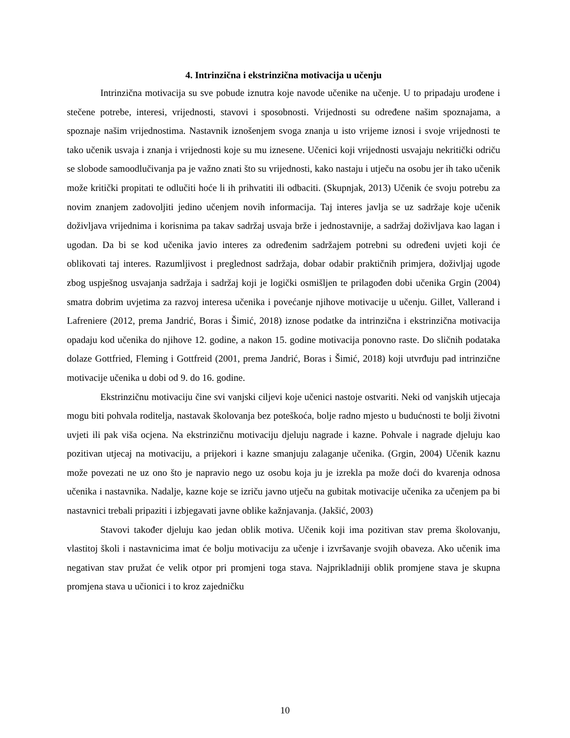4. Intrinzična i ekstrinzična motivacija u učenju
Intrinzična motivacija su sve pobude iznutra koje navode učenike na učenje. U to pripadaju urođene i stečene potrebe, interesi, vrijednosti, stavovi i sposobnosti. Vrijednosti su određene našim spoznajama, a spoznaje našim vrijednostima. Nastavnik iznošenjem svoga znanja u isto vrijeme iznosi i svoje vrijednosti te tako učenik usvaja i znanja i vrijednosti koje su mu iznesene. Učenici koji vrijednosti usvajaju nekritički odriču se slobode samoodlučivanja pa je važno znati što su vrijednosti, kako nastaju i utječu na osobu jer ih tako učenik može kritički propitati te odlučiti hoće li ih prihvatiti ili odbaciti. (Skupnjak, 2013) Učenik će svoju potrebu za novim znanjem zadovoljiti jedino učenjem novih informacija. Taj interes javlja se uz sadržaje koje učenik doživljava vrijednima i korisnima pa takav sadržaj usvaja brže i jednostavnije, a sadržaj doživljava kao lagan i ugodan. Da bi se kod učenika javio interes za određenim sadržajem potrebni su određeni uvjeti koji će oblikovati taj interes. Razumljivost i preglednost sadržaja, dobar odabir praktičnih primjera, doživljaj ugode zbog uspješnog usvajanja sadržaja i sadržaj koji je logički osmišljen te prilagođen dobi učenika Grgin (2004) smatra dobrim uvjetima za razvoj interesa učenika i povećanje njihove motivacije u učenju. Gillet, Vallerand i Lafreniere (2012, prema Jandrić, Boras i Šimić, 2018) iznose podatke da intrinzična i ekstrinzična motivacija opadaju kod učenika do njihove 12. godine, a nakon 15. godine motivacija ponovno raste. Do sličnih podataka dolaze Gottfried, Fleming i Gottfreid (2001, prema Jandrić, Boras i Šimić, 2018) koji utvrđuju pad intrinzične motivacije učenika u dobi od 9. do 16. godine.
Ekstrinzičnu motivaciju čine svi vanjski ciljevi koje učenici nastoje ostvariti. Neki od vanjskih utjecaja mogu biti pohvala roditelja, nastavak školovanja bez poteškoća, bolje radno mjesto u budućnosti te bolji životni uvjeti ili pak viša ocjena. Na ekstrinzičnu motivaciju djeluju nagrade i kazne. Pohvale i nagrade djeluju kao pozitivan utjecaj na motivaciju, a prijekori i kazne smanjuju zalaganje učenika. (Grgin, 2004) Učenik kaznu može povezati ne uz ono što je napravio nego uz osobu koja ju je izrekla pa može doći do kvarenja odnosa učenika i nastavnika. Nadalje, kazne koje se izriču javno utječu na gubitak motivacije učenika za učenjem pa bi nastavnici trebali pripaziti i izbjegavati javne oblike kažnjavanja. (Jakšić, 2003)
Stavovi također djeluju kao jedan oblik motiva. Učenik koji ima pozitivan stav prema školovanju, vlastitoj školi i nastavnicima imat će bolju motivaciju za učenje i izvršavanje svojih obaveza. Ako učenik ima negativan stav pružat će velik otpor pri promjeni toga stava. Najprikladniji oblik promjene stava je skupna promjena stava u učionici i to kroz zajedničku
10